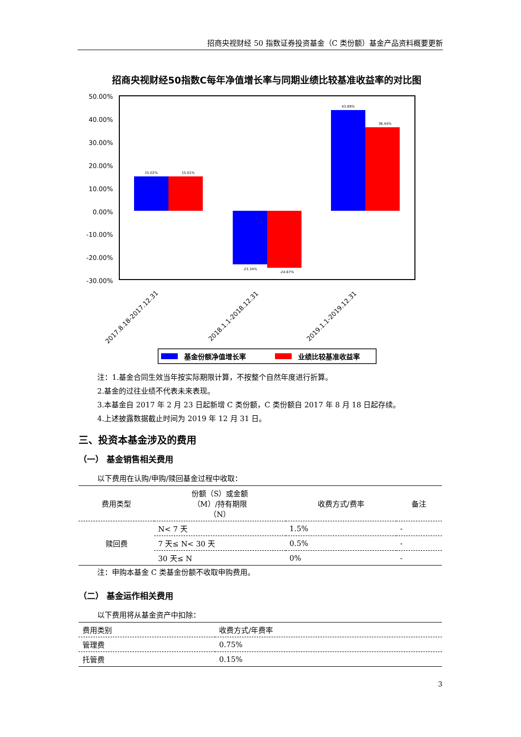招商央视财经 50 指数证券投资基金（C 类份额）基金产品资料概要更新
招商央视财经50指数C每年净值增长率与同期业绩比较基准收益率的对比图
50.00%
40.00%
30.00%
20.00%
10.00%
0.00%
-10.00%
-20.00%
-30.00%
15.02%
15.01%
-23.34%
-24.67%
43.89%
36.44%
2017.8.18-2017.12.31
2018.1.1-2018.12.31
2019.1.1-2019.12.31
基金份额净值增长率
业绩比较基准收益率
注：1.基金合同生效当年按实际期限计算，不按整个自然年度进行折算。
2.基金的过往业绩不代表未来表现。
3.本基金自 2017 年 2 月 23 日起新增 C 类份额，C 类份额自 2017 年 8 月 18 日起存续。
4.上述披露数据截止时间为 2019 年 12 月 31 日。
三、投资本基金涉及的费用
（一） 基金销售相关费用
以下费用在认购/申购/赎回基金过程中收取：
| 费用类型 | 份额（S）或金额 （M）/持有期限 （N） | 收费方式/费率 | 备注 |
| --- | --- | --- | --- |
| 赎回费 | N< 7 天 | 1.5% | - |
| | 7 天≤ N< 30 天 | 0.5% | - |
| | 30 天≤ N | 0% | - |
注：申购本基金 C 类基金份额不收取申购费用。
（二） 基金运作相关费用
以下费用将从基金资产中扣除：
| 费用类别 | 收费方式/年费率 |
| 管理费 | 0.75% |
| 托管费 | 0.15% |
3